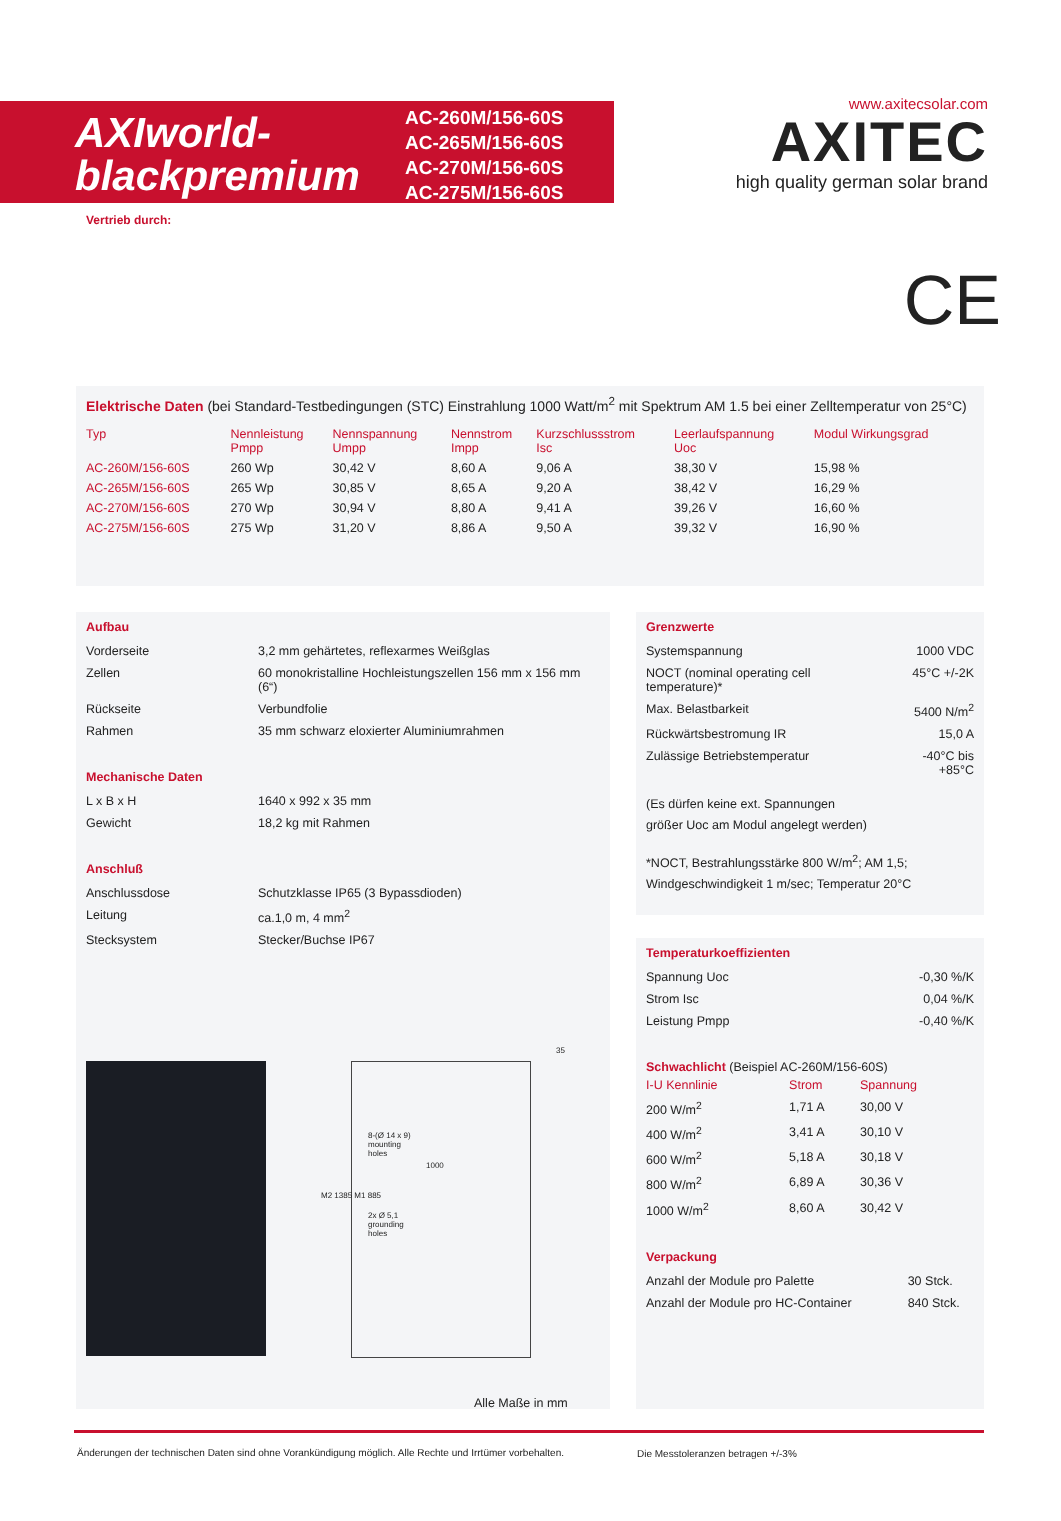AXIworld-
blackpremium
AC-260M/156-60S
AC-265M/156-60S
AC-270M/156-60S
AC-275M/156-60S
www.axitecsolar.com
AXITEC
high quality german solar brand
Vertrieb durch:
CE
Elektrische Daten (bei Standard-Testbedingungen (STC) Einstrahlung 1000 Watt/m<sup>2</sup> mit Spektrum AM 1.5 bei einer Zelltemperatur von 25°C)
| Typ | Nennleistung Pmpp | Nennspannung Umpp | Nennstrom Impp | Kurzschlussstrom Isc | Leerlaufspannung Uoc | Modul Wirkungsgrad |
| --- | --- | --- | --- | --- | --- | --- |
| AC-260M/156-60S | 260 Wp | 30,42 V | 8,60 A | 9,06 A | 38,30 V | 15,98 % |
| AC-265M/156-60S | 265 Wp | 30,85 V | 8,65 A | 9,20 A | 38,42 V | 16,29 % |
| AC-270M/156-60S | 270 Wp | 30,94 V | 8,80 A | 9,41 A | 39,26 V | 16,60 % |
| AC-275M/156-60S | 275 Wp | 31,20 V | 8,86 A | 9,50 A | 39,32 V | 16,90 % |
Aufbau
| Vorderseite | 3,2 mm gehärtetes, reflexarmes Weißglas |
| Zellen | 60 monokristalline Hochleistungszellen 156 mm x 156 mm (6“) |
| Rückseite | Verbundfolie |
| Rahmen | 35 mm schwarz eloxierter Aluminiumrahmen |
Mechanische Daten
| L x B x H | 1640 x 992 x 35 mm |
| Gewicht | 18,2 kg mit Rahmen |
Anschluß
| Anschlussdose | Schutzklasse IP65 (3 Bypassdioden) |
| Leitung | ca.1,0 m, 4 mm<sup>2</sup> |
| Stecksystem | Stecker/Buchse IP67 |
8-(Ø 14 x 9)
mounting
holes
2x Ø 5,1
grounding
holes
M2 1385 M1 885
1000
35
Alle Maße in mm
Grenzwerte
| Systemspannung | 1000 VDC |
| NOCT (nominal operating cell temperature)* | 45°C +/-2K |
| Max. Belastbarkeit | 5400 N/m<sup>2</sup> |
| Rückwärtsbestromung IR | 15,0 A |
| Zulässige Betriebstemperatur | -40°C bis +85°C |
(Es dürfen keine ext. Spannungen
größer Uoc am Modul angelegt werden)
*NOCT, Bestrahlungsstärke 800 W/m<sup>2</sup>; AM 1,5;
Windgeschwindigkeit 1 m/sec; Temperatur 20°C
Temperaturkoeffizienten
| Spannung Uoc | -0,30 %/K |
| Strom Isc | 0,04 %/K |
| Leistung Pmpp | -0,40 %/K |
Schwachlicht (Beispiel AC-260M/156-60S)
| I-U Kennlinie | Strom | Spannung |
| 200 W/m<sup>2</sup> | 1,71 A | 30,00 V |
| 400 W/m<sup>2</sup> | 3,41 A | 30,10 V |
| 600 W/m<sup>2</sup> | 5,18 A | 30,18 V |
| 800 W/m<sup>2</sup> | 6,89 A | 30,36 V |
| 1000 W/m<sup>2</sup> | 8,60 A | 30,42 V |
Verpackung
| Anzahl der Module pro Palette | 30 Stck. |
| Anzahl der Module pro HC-Container | 840 Stck. |
Änderungen der technischen Daten sind ohne Vorankündigung möglich. Alle Rechte und Irrtümer vorbehalten.
Die Messtoleranzen betragen +/-3%